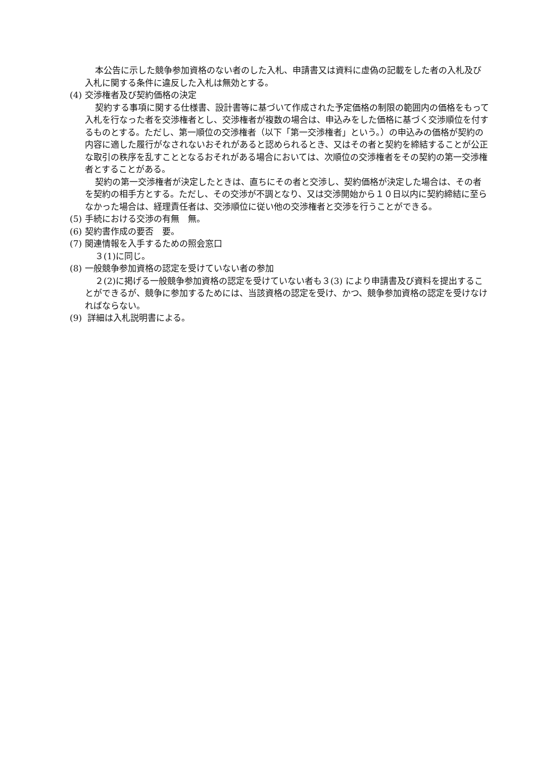本公告に示した競争参加資格のない者のした入札、申請書又は資料に虚偽の記載をした者の入札及び入札に関する条件に違反した入札は無効とする。
(4) 交渉権者及び契約価格の決定
契約する事項に関する仕様書、設計書等に基づいて作成された予定価格の制限の範囲内の価格をもって入札を行なった者を交渉権者とし、交渉権者が複数の場合は、申込みをした価格に基づく交渉順位を付するものとする。ただし、第一順位の交渉権者（以下「第一交渉権者」という。）の申込みの価格が契約の内容に適した履行がなされないおそれがあると認められるとき、又はその者と契約を締結することが公正な取引の秩序を乱すこととなるおそれがある場合においては、次順位の交渉権者をその契約の第一交渉権者とすることがある。
契約の第一交渉権者が決定したときは、直ちにその者と交渉し、契約価格が決定した場合は、その者を契約の相手方とする。ただし、その交渉が不調となり、又は交渉開始から１０日以内に契約締結に至らなかった場合は、経理責任者は、交渉順位に従い他の交渉権者と交渉を行うことができる。
(5) 手続における交渉の有無　無。
(6) 契約書作成の要否　要。
(7) 関連情報を入手するための照会窓口
３(1)に同じ。
(8) 一般競争参加資格の認定を受けていない者の参加
２(2)に掲げる一般競争参加資格の認定を受けていない者も３(3) により申請書及び資料を提出することができるが、競争に参加するためには、当該資格の認定を受け、かつ、競争参加資格の認定を受けなければならない。
(9) 詳細は入札説明書による。